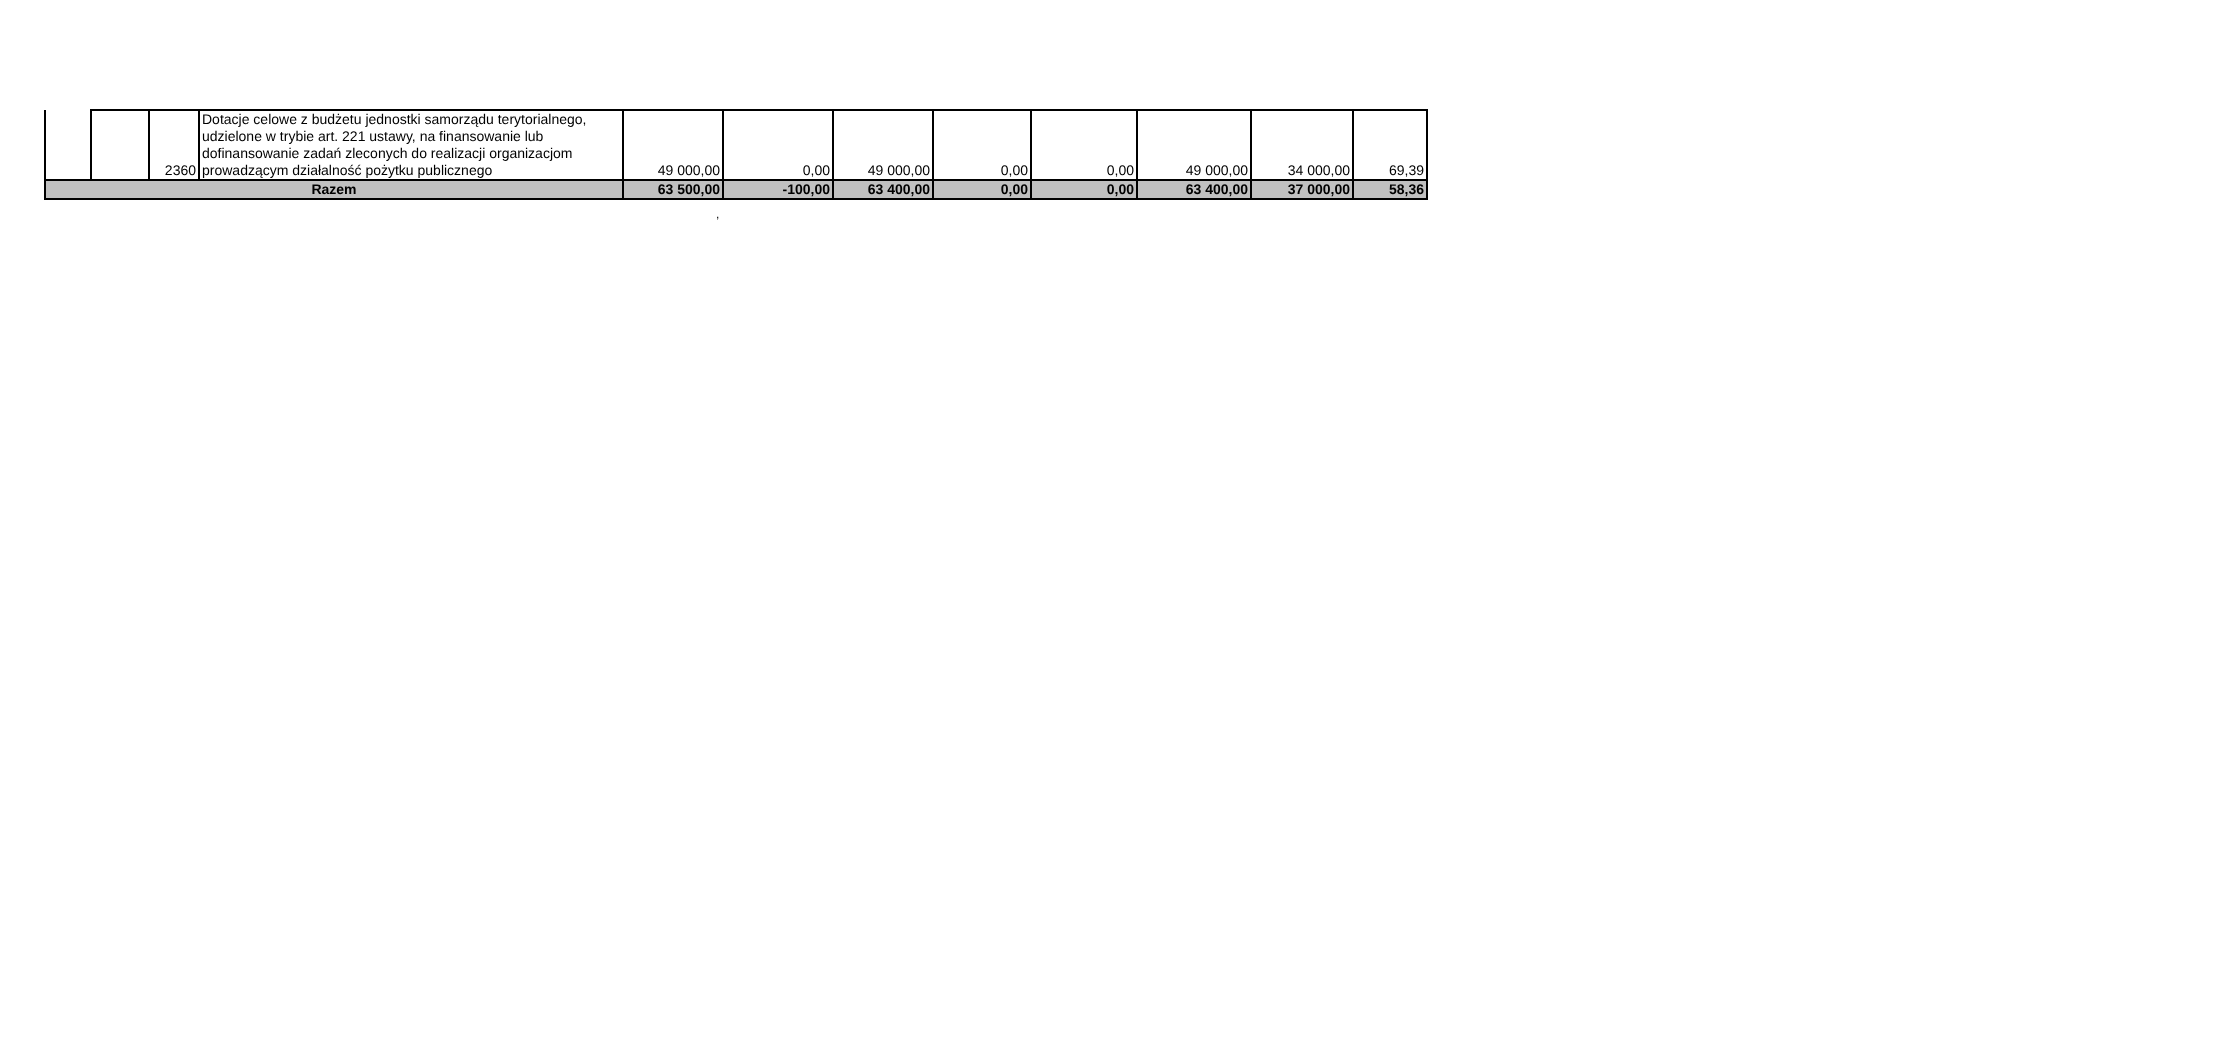| | | 2360 | Dotacje celowe z budżetu jednostki samorządu terytorialnego, udzielone w trybie art. 221 ustawy, na finansowanie lub dofinansowanie zadań zleconych do realizacji organizacjom prowadzącym działalność pożytku publicznego | 49 000,00 | 0,00 | 49 000,00 | 0,00 | 0,00 | 49 000,00 | 34 000,00 | 69,39 |
| Razem | | | | 63 500,00 | -100,00 | 63 400,00 | 0,00 | 0,00 | 63 400,00 | 37 000,00 | 58,36 |
,